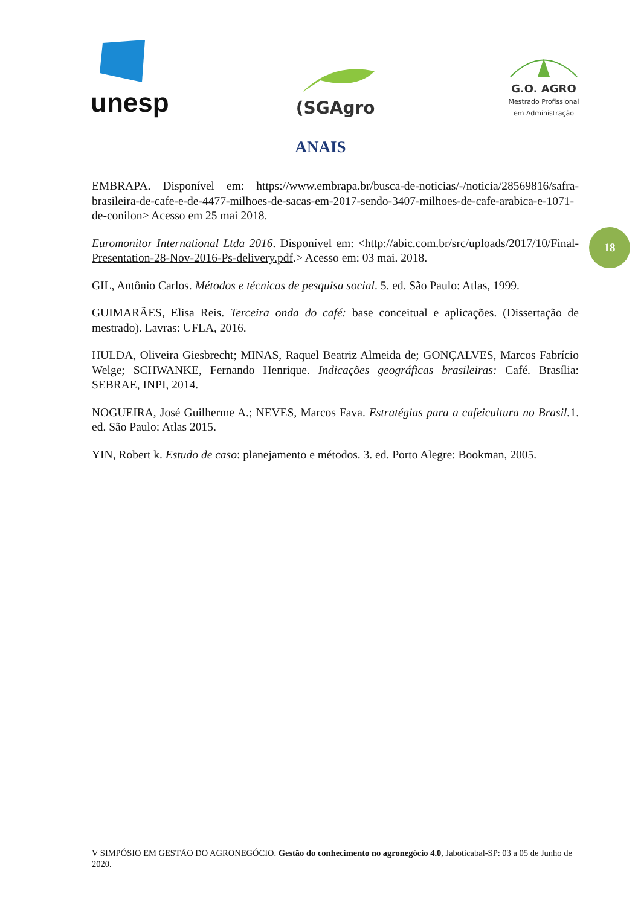unesp
(SGAgro
G.O. AGRO
Mestrado Profissional
em Administração
ANAIS
18
EMBRAPA. Disponível em: https://www.embrapa.br/busca-de-noticias/-/noticia/28569816/safra-brasileira-de-cafe-e-de-4477-milhoes-de-sacas-em-2017-sendo-3407-milhoes-de-cafe-arabica-e-1071-de-conilon> Acesso em 25 mai 2018.
Euromonitor International Ltda 2016. Disponível em: <http://abic.com.br/src/uploads/2017/10/Final-Presentation-28-Nov-2016-Ps-delivery.pdf.> Acesso em: 03 mai. 2018.
GIL, Antônio Carlos. Métodos e técnicas de pesquisa social. 5. ed. São Paulo: Atlas, 1999.
GUIMARÃES, Elisa Reis. Terceira onda do café: base conceitual e aplicações. (Dissertação de mestrado). Lavras: UFLA, 2016.
HULDA, Oliveira Giesbrecht; MINAS, Raquel Beatriz Almeida de; GONÇALVES, Marcos Fabrício Welge; SCHWANKE, Fernando Henrique. Indicações geográficas brasileiras: Café. Brasília: SEBRAE, INPI, 2014.
NOGUEIRA, José Guilherme A.; NEVES, Marcos Fava. Estratégias para a cafeicultura no Brasil. 1. ed. São Paulo: Atlas 2015.
YIN, Robert k. Estudo de caso: planejamento e métodos. 3. ed. Porto Alegre: Bookman, 2005.
V SIMPÓSIO EM GESTÃO DO AGRONEGÓCIO. Gestão do conhecimento no agronegócio 4.0, Jaboticabal-SP: 03 a 05 de Junho de 2020.